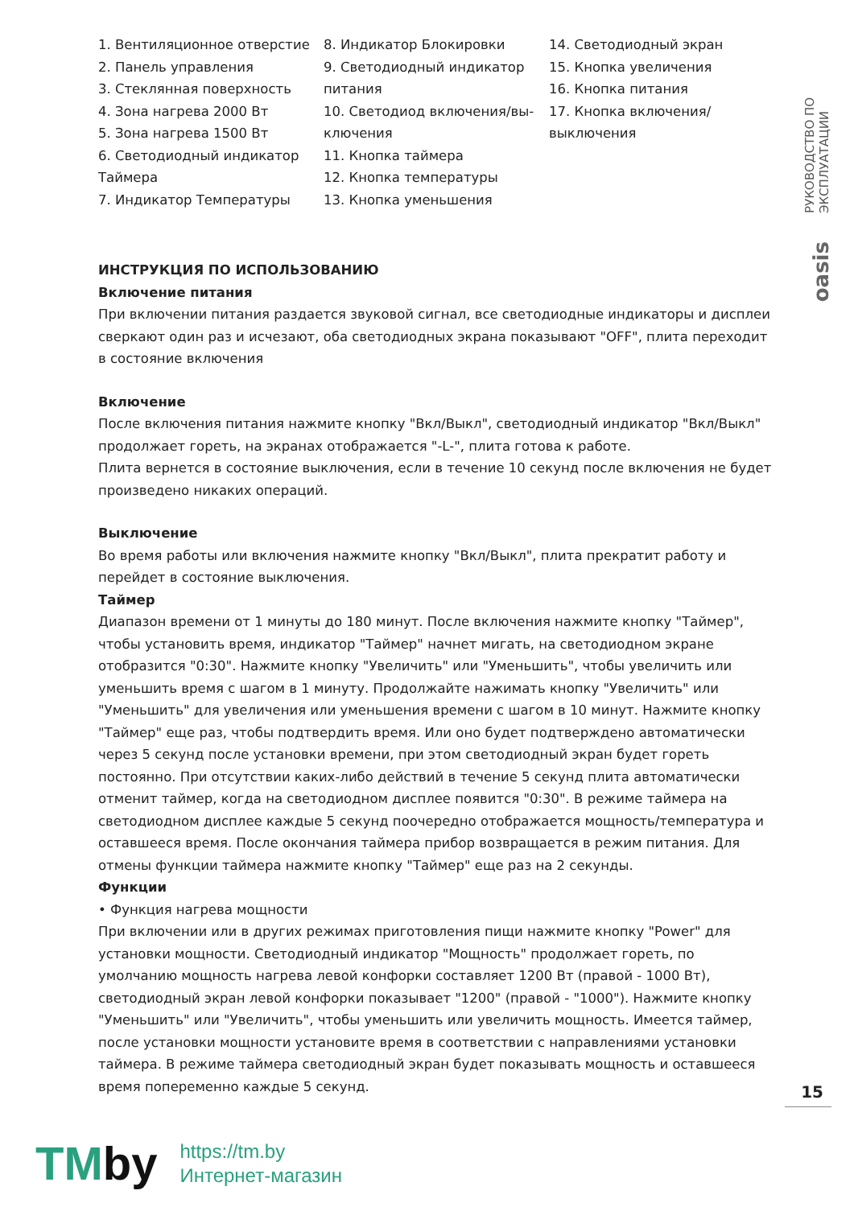РУКОВОДСТВО ПО ЭКСПЛУАТАЦИИ
oasis
1. Вентиляционное отверстие
2. Панель управления
3. Стеклянная поверхность
4. Зона нагрева 2000 Вт
5. Зона нагрева 1500 Вт
6. Светодиодный индикатор Таймера
7. Индикатор Температуры
8. Индикатор Блокировки
9. Светодиодный индикатор питания
10. Светодиод включения/вы-ключения
11. Кнопка таймера
12. Кнопка температуры
13. Кнопка уменьшения
14. Светодиодный экран
15. Кнопка увеличения
16. Кнопка питания
17. Кнопка включения/выключения
ИНСТРУКЦИЯ ПО ИСПОЛЬЗОВАНИЮ
Включение питания
При включении питания раздается звуковой сигнал, все светодиодные индикаторы и дисплеи сверкают один раз и исчезают, оба светодиодных экрана показывают "OFF", плита переходит в состояние включения
Включение
После включения питания нажмите кнопку "Вкл/Выкл", светодиодный индикатор "Вкл/Выкл" продолжает гореть, на экранах отображается "-L-", плита готова к работе.
Плита вернется в состояние выключения, если в течение 10 секунд после включения не будет произведено никаких операций.
Выключение
Во время работы или включения нажмите кнопку "Вкл/Выкл", плита прекратит работу и перейдет в состояние выключения.
Таймер
Диапазон времени от 1 минуты до 180 минут. После включения нажмите кнопку "Таймер", чтобы установить время, индикатор "Таймер" начнет мигать, на светодиодном экране отобразится "0:30". Нажмите кнопку "Увеличить" или "Уменьшить", чтобы увеличить или уменьшить время с шагом в 1 минуту. Продолжайте нажимать кнопку "Увеличить" или "Уменьшить" для увеличения или уменьшения времени с шагом в 10 минут. Нажмите кнопку "Таймер" еще раз, чтобы подтвердить время. Или оно будет подтверждено автоматически через 5 секунд после установки времени, при этом светодиодный экран будет гореть постоянно. При отсутствии каких-либо действий в течение 5 секунд плита автоматически отменит таймер, когда на светодиодном дисплее появится "0:30". В режиме таймера на светодиодном дисплее каждые 5 секунд поочередно отображается мощность/температура и оставшееся время. После окончания таймера прибор возвращается в режим питания. Для отмены функции таймера нажмите кнопку "Таймер" еще раз на 2 секунды.
Функции
• Функция нагрева мощности
При включении или в других режимах приготовления пищи нажмите кнопку "Power" для установки мощности. Светодиодный индикатор "Мощность" продолжает гореть, по умолчанию мощность нагрева левой конфорки составляет 1200 Вт (правой - 1000 Вт), светодиодный экран левой конфорки показывает "1200" (правой - "1000"). Нажмите кнопку "Уменьшить" или "Увеличить", чтобы уменьшить или увеличить мощность. Имеется таймер, после установки мощности установите время в соответствии с направлениями установки таймера. В режиме таймера светодиодный экран будет показывать мощность и оставшееся время попеременно каждые 5 секунд.
15
TMby
https://tm.by
Интернет-магазин